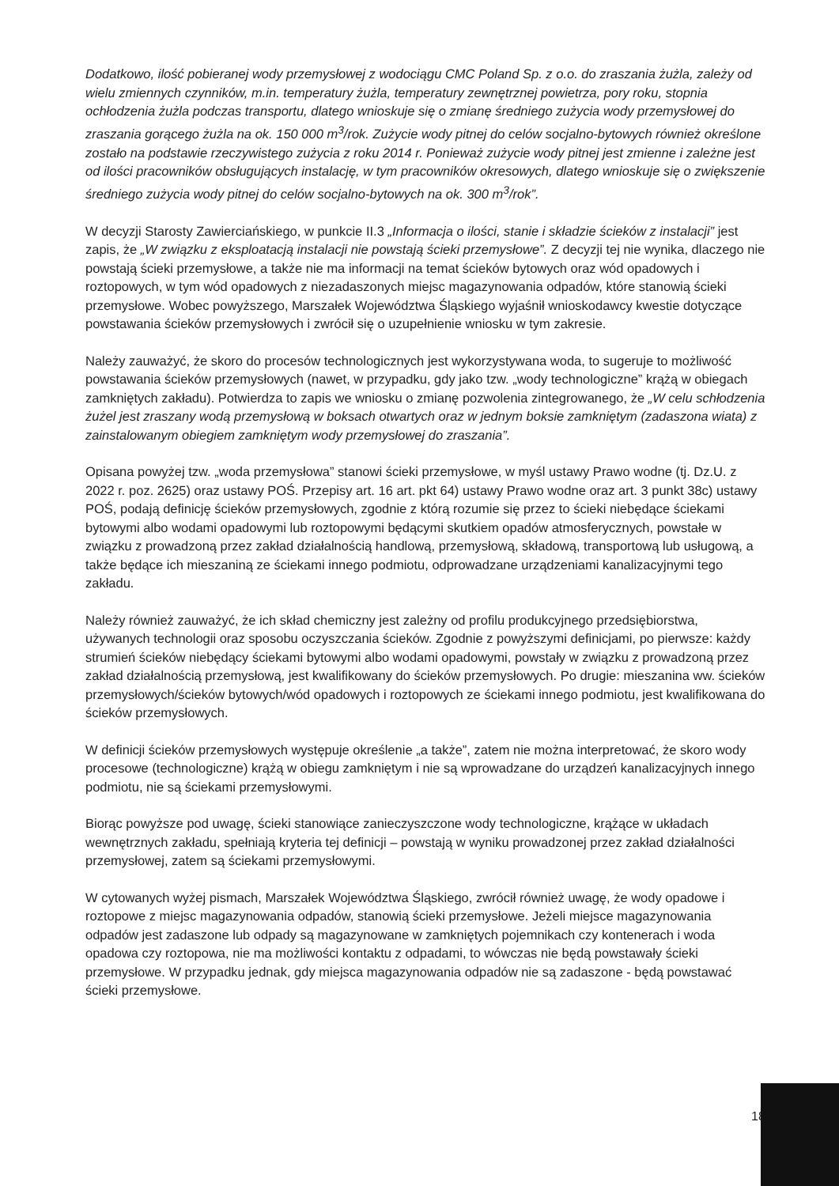Dodatkowo, ilość pobieranej wody przemysłowej z wodociągu CMC Poland Sp. z o.o. do zraszania żużla, zależy od wielu zmiennych czynników, m.in. temperatury żużla, temperatury zewnętrznej powietrza, pory roku, stopnia ochłodzenia żużla podczas transportu, dlatego wnioskuje się o zmianę średniego zużycia wody przemysłowej do zraszania gorącego żużla na ok. 150 000 m<sup>3</sup>/rok. Zużycie wody pitnej do celów socjalno-bytowych również określone zostało na podstawie rzeczywistego zużycia z roku 2014 r. Ponieważ zużycie wody pitnej jest zmienne i zależne jest od ilości pracowników obsługujących instalację, w tym pracowników okresowych, dlatego wnioskuje się o zwiększenie średniego zużycia wody pitnej do celów socjalno-bytowych na ok. 300 m<sup>3</sup>/rok”.
W decyzji Starosty Zawierciańskiego, w punkcie II.3 „Informacja o ilości, stanie i składzie ścieków z instalacji” jest zapis, że „W związku z eksploatacją instalacji nie powstają ścieki przemysłowe”. Z decyzji tej nie wynika, dlaczego nie powstają ścieki przemysłowe, a także nie ma informacji na temat ścieków bytowych oraz wód opadowych i roztopowych, w tym wód opadowych z niezadaszonych miejsc magazynowania odpadów, które stanowią ścieki przemysłowe. Wobec powyższego, Marszałek Województwa Śląskiego wyjaśnił wnioskodawcy kwestie dotyczące powstawania ścieków przemysłowych i zwrócił się o uzupełnienie wniosku w tym zakresie.
Należy zauważyć, że skoro do procesów technologicznych jest wykorzystywana woda, to sugeruje to możliwość powstawania ścieków przemysłowych (nawet, w przypadku, gdy jako tzw. „wody technologiczne” krążą w obiegach zamkniętych zakładu). Potwierdza to zapis we wniosku o zmianę pozwolenia zintegrowanego, że „W celu schłodzenia żużel jest zraszany wodą przemysłową w boksach otwartych oraz w jednym boksie zamkniętym (zadaszona wiata) z zainstalowanym obiegiem zamkniętym wody przemysłowej do zraszania”.
Opisana powyżej tzw. „woda przemysłowa” stanowi ścieki przemysłowe, w myśl ustawy Prawo wodne (tj. Dz.U. z 2022 r. poz. 2625) oraz ustawy POŚ. Przepisy art. 16 art. pkt 64) ustawy Prawo wodne oraz art. 3 punkt 38c) ustawy POŚ, podają definicję ścieków przemysłowych, zgodnie z którą rozumie się przez to ścieki niebędące ściekami bytowymi albo wodami opadowymi lub roztopowymi będącymi skutkiem opadów atmosferycznych, powstałe w związku z prowadzoną przez zakład działalnością handlową, przemysłową, składową, transportową lub usługową, a także będące ich mieszaniną ze ściekami innego podmiotu, odprowadzane urządzeniami kanalizacyjnymi tego zakładu.
Należy również zauważyć, że ich skład chemiczny jest zależny od profilu produkcyjnego przedsiębiorstwa, używanych technologii oraz sposobu oczyszczania ścieków. Zgodnie z powyższymi definicjami, po pierwsze: każdy strumień ścieków niebędący ściekami bytowymi albo wodami opadowymi, powstały w związku z prowadzoną przez zakład działalnością przemysłową, jest kwalifikowany do ścieków przemysłowych. Po drugie: mieszanina ww. ścieków przemysłowych/ścieków bytowych/wód opadowych i roztopowych ze ściekami innego podmiotu, jest kwalifikowana do ścieków przemysłowych.
W definicji ścieków przemysłowych występuje określenie „a także”, zatem nie można interpretować, że skoro wody procesowe (technologiczne) krążą w obiegu zamkniętym i nie są wprowadzane do urządzeń kanalizacyjnych innego podmiotu, nie są ściekami przemysłowymi.
Biorąc powyższe pod uwagę, ścieki stanowiące zanieczyszczone wody technologiczne, krążące w układach wewnętrznych zakładu, spełniają kryteria tej definicji – powstają w wyniku prowadzonej przez zakład działalności przemysłowej, zatem są ściekami przemysłowymi.
W cytowanych wyżej pismach, Marszałek Województwa Śląskiego, zwrócił również uwagę, że wody opadowe i roztopowe z miejsc magazynowania odpadów, stanowią ścieki przemysłowe. Jeżeli miejsce magazynowania odpadów jest zadaszone lub odpady są magazynowane w zamkniętych pojemnikach czy kontenerach i woda opadowa czy roztopowa, nie ma możliwości kontaktu z odpadami, to wówczas nie będą powstawały ścieki przemysłowe. W przypadku jednak, gdy miejsca magazynowania odpadów nie są zadaszone - będą powstawać ścieki przemysłowe.
18